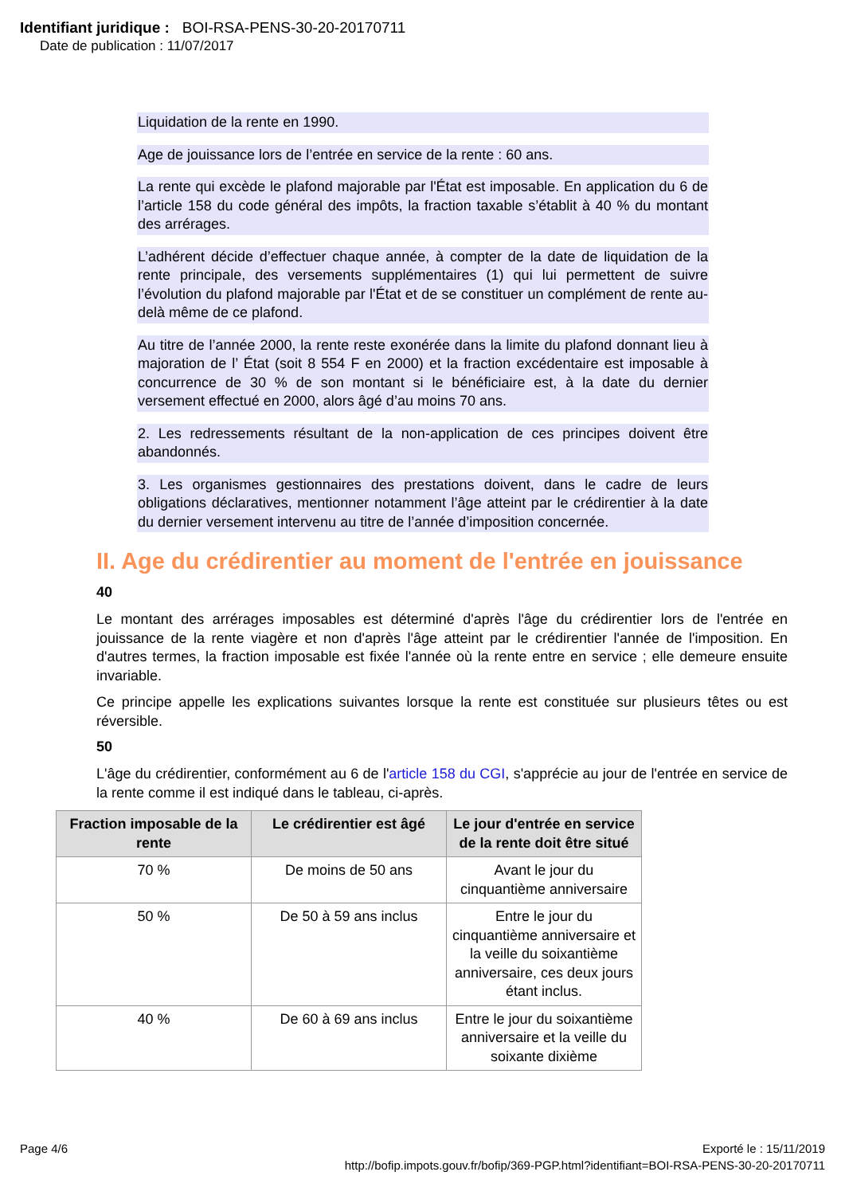Identifiant juridique : BOI-RSA-PENS-30-20-20170711
Date de publication : 11/07/2017
Liquidation de la rente en 1990.
Age de jouissance lors de l’entrée en service de la rente : 60 ans.
La rente qui excède le plafond majorable par l'État est imposable. En application du 6 de l’article 158 du code général des impôts, la fraction taxable s’établit à 40 % du montant des arrérages.
L’adhérent décide d’effectuer chaque année, à compter de la date de liquidation de la rente principale, des versements supplémentaires (1) qui lui permettent de suivre l’évolution du plafond majorable par l'État et de se constituer un complément de rente au-delà même de ce plafond.
Au titre de l’année 2000, la rente reste exonérée dans la limite du plafond donnant lieu à majoration de l’ État (soit 8 554 F en 2000) et la fraction excédentaire est imposable à concurrence de 30 % de son montant si le bénéficiaire est, à la date du dernier versement effectué en 2000, alors âgé d’au moins 70 ans.
2. Les redressements résultant de la non-application de ces principes doivent être abandonnés.
3. Les organismes gestionnaires des prestations doivent, dans le cadre de leurs obligations déclaratives, mentionner notamment l’âge atteint par le crédirentier à la date du dernier versement intervenu au titre de l’année d’imposition concernée.
II. Age du crédirentier au moment de l'entrée en jouissance
40
Le montant des arrérages imposables est déterminé d'après l'âge du crédirentier lors de l'entrée en jouissance de la rente viagère et non d'après l'âge atteint par le crédirentier l'année de l'imposition. En d'autres termes, la fraction imposable est fixée l'année où la rente entre en service ; elle demeure ensuite invariable.
Ce principe appelle les explications suivantes lorsque la rente est constituée sur plusieurs têtes ou est réversible.
50
L'âge du crédirentier, conformément au 6 de l'article 158 du CGI, s'apprécie au jour de l'entrée en service de la rente comme il est indiqué dans le tableau, ci-après.
| Fraction imposable de la rente | Le crédirentier est âgé | Le jour d'entrée en service de la rente doit être situé |
| --- | --- | --- |
| 70 % | De moins de 50 ans | Avant le jour du cinquantième anniversaire |
| 50 % | De 50 à 59 ans inclus | Entre le jour du cinquantième anniversaire et la veille du soixantième anniversaire, ces deux jours étant inclus. |
| 40 % | De 60 à 69 ans inclus | Entre le jour du soixantième anniversaire et la veille du soixante dixième |
Page 4/6 Exporté le : 15/11/2019
http://bofip.impots.gouv.fr/bofip/369-PGP.html?identifiant=BOI-RSA-PENS-30-20-20170711